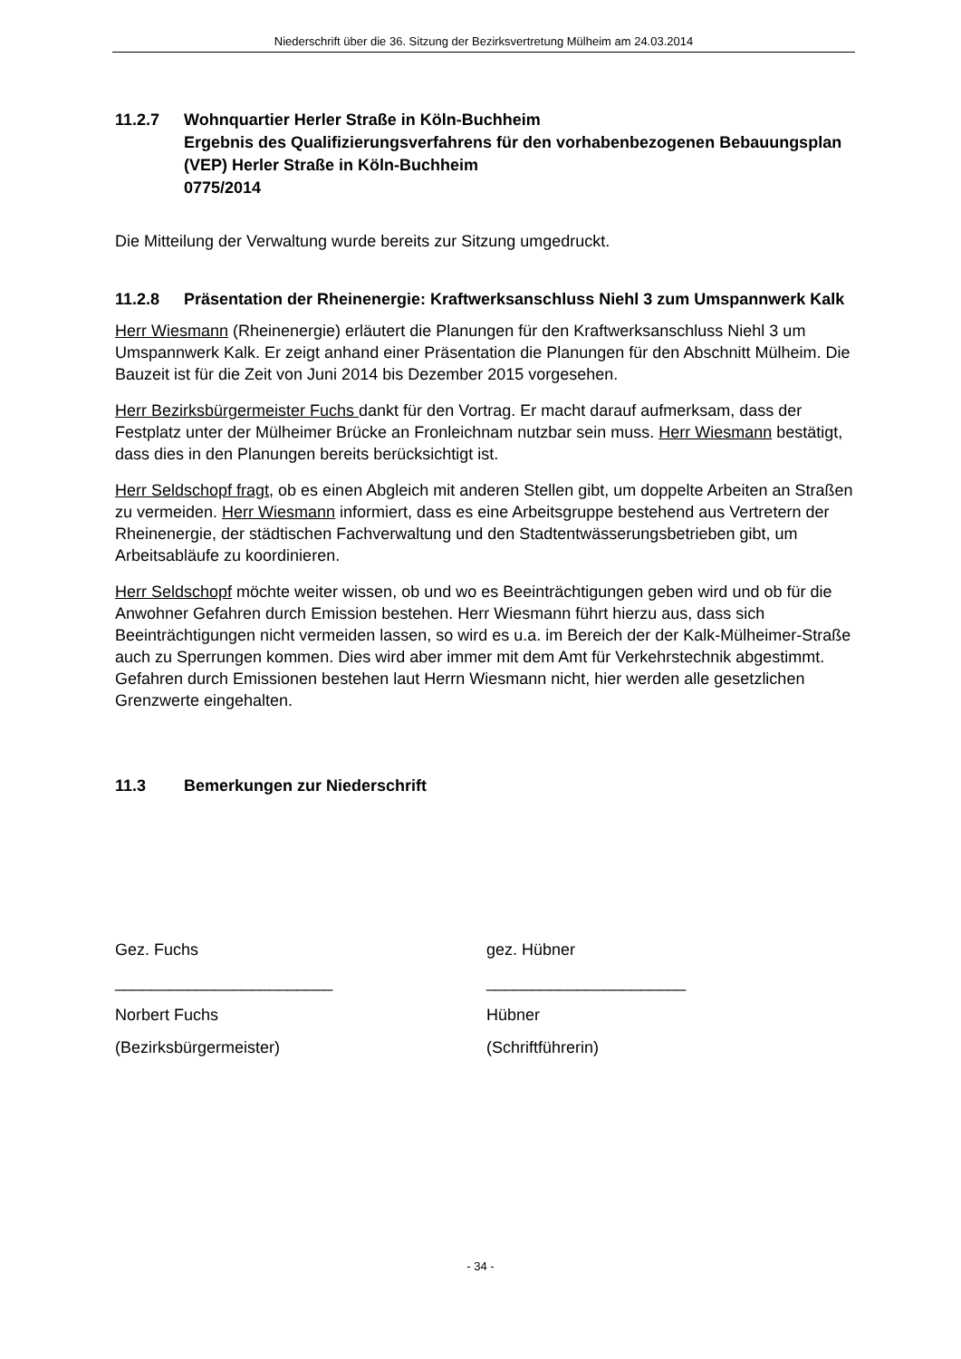Niederschrift über die 36. Sitzung der Bezirksvertretung Mülheim am 24.03.2014
11.2.7 Wohnquartier Herler Straße in Köln-Buchheim
Ergebnis des Qualifizierungsverfahrens für den vorhabenbezogenen Bebauungsplan (VEP) Herler Straße in Köln-Buchheim
0775/2014
Die Mitteilung der Verwaltung wurde bereits zur Sitzung umgedruckt.
11.2.8 Präsentation der Rheinenergie: Kraftwerksanschluss Niehl 3 zum Umspannwerk Kalk
Herr Wiesmann (Rheinenergie) erläutert die Planungen für den Kraftwerksanschluss Niehl 3 um Umspannwerk Kalk. Er zeigt anhand einer Präsentation die Planungen für den Abschnitt Mülheim. Die Bauzeit ist für die Zeit von Juni 2014 bis Dezember 2015 vorgesehen.
Herr Bezirksbürgermeister Fuchs dankt für den Vortrag. Er macht darauf aufmerksam, dass der Festplatz unter der Mülheimer Brücke an Fronleichnam nutzbar sein muss. Herr Wiesmann bestätigt, dass dies in den Planungen bereits berücksichtigt ist.
Herr Seldschopf fragt, ob es einen Abgleich mit anderen Stellen gibt, um doppelte Arbeiten an Straßen zu vermeiden. Herr Wiesmann informiert, dass es eine Arbeitsgruppe bestehend aus Vertretern der Rheinenergie, der städtischen Fachverwaltung und den Stadtentwässerungsbetrieben gibt, um Arbeitsabläufe zu koordinieren.
Herr Seldschopf möchte weiter wissen, ob und wo es Beeinträchtigungen geben wird und ob für die Anwohner Gefahren durch Emission bestehen. Herr Wiesmann führt hierzu aus, dass sich Beeinträchtigungen nicht vermeiden lassen, so wird es u.a. im Bereich der der Kalk-Mülheimer-Straße auch zu Sperrungen kommen. Dies wird aber immer mit dem Amt für Verkehrstechnik abgestimmt. Gefahren durch Emissionen bestehen laut Herrn Wiesmann nicht, hier werden alle gesetzlichen Grenzwerte eingehalten.
11.3 Bemerkungen zur Niederschrift
Gez. Fuchs gez. Hübner
________________________ ______________________
Norbert Fuchs Hübner
(Bezirksbürgermeister) (Schriftführerin)
- 34 -